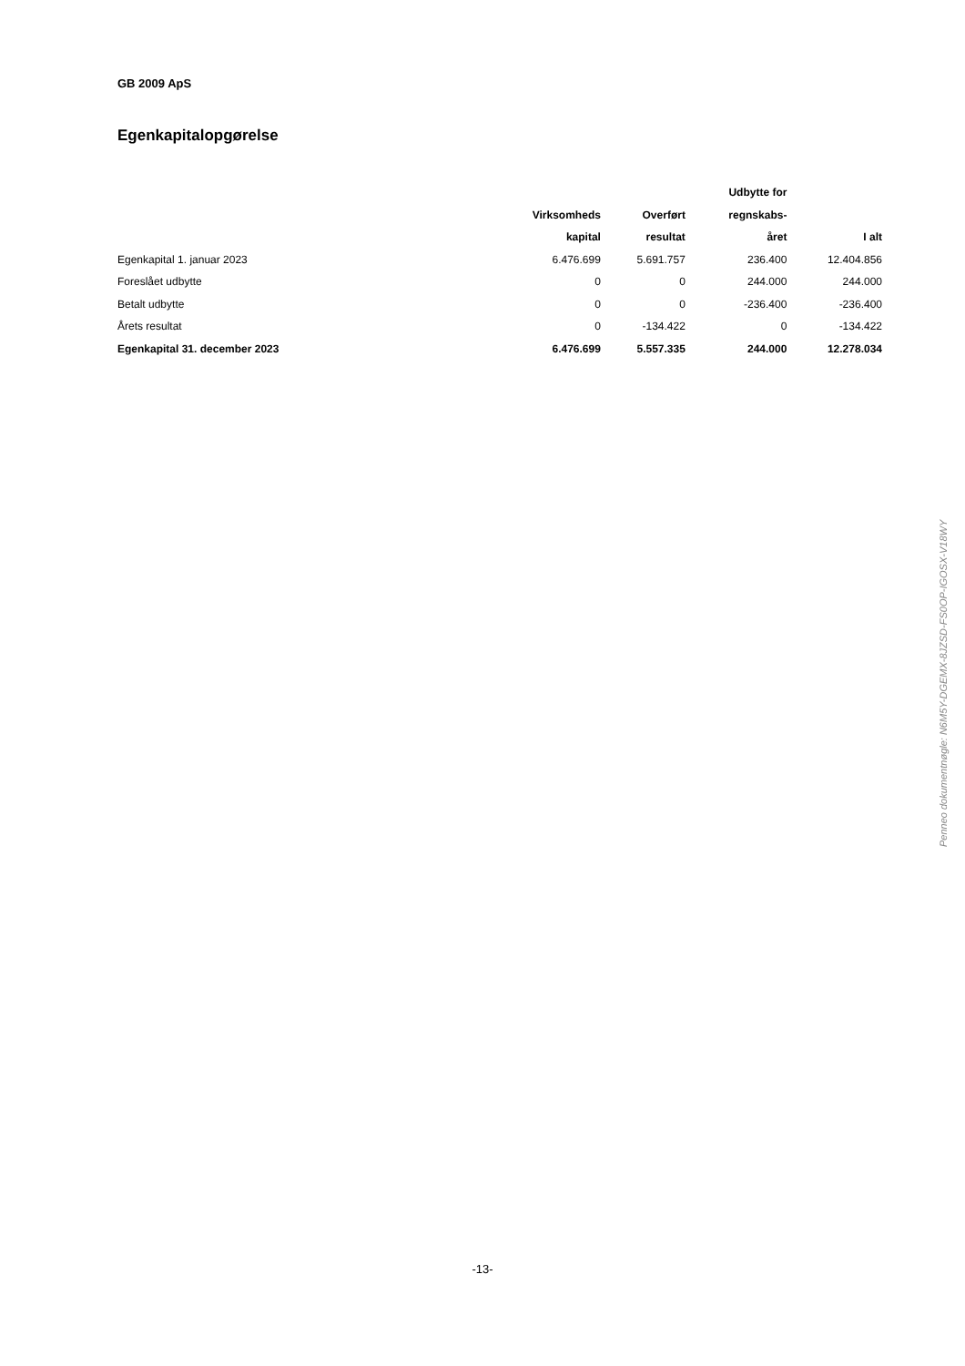GB 2009 ApS
Egenkapitalopgørelse
| | | | Udbytte for | |
| --- | --- | --- | --- | --- |
| | Virksomheds | Overført | regnskabs- | |
| | kapital | resultat | året | I alt |
| Egenkapital 1. januar 2023 | 6.476.699 | 5.691.757 | 236.400 | 12.404.856 |
| Foreslået udbytte | 0 | 0 | 244.000 | 244.000 |
| Betalt udbytte | 0 | 0 | -236.400 | -236.400 |
| Årets resultat | 0 | -134.422 | 0 | -134.422 |
| Egenkapital 31. december 2023 | 6.476.699 | 5.557.335 | 244.000 | 12.278.034 |
Penneo dokumentnøgle: N6M5Y-DGEMX-8JZSD-FS0OP-IGOSX-V18WY
-13-